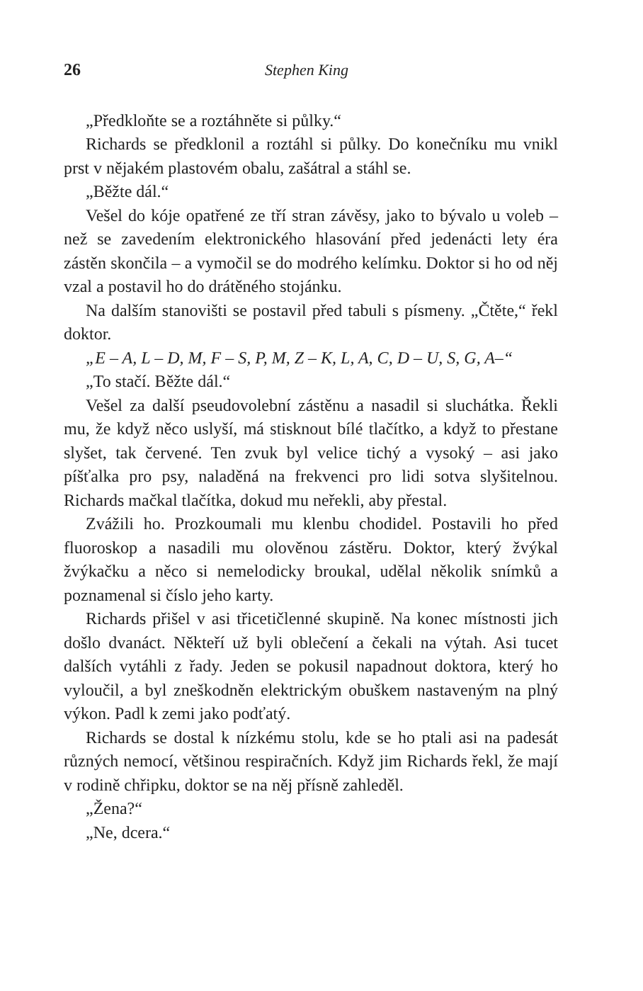26 Stephen King
„Předkloňte se a roztáhněte si půlky.“
Richards se předklonil a roztáhl si půlky. Do konečníku mu vnikl prst v nějakém plastovém obalu, zašátral a stáhl se.
„Běžte dál.“
Vešel do kóje opatřené ze tří stran závěsy, jako to bývalo u voleb – než se zavedením elektronického hlasování před jedenácti lety éra zástěn skončila – a vymočil se do modrého kelímku. Doktor si ho od něj vzal a postavil ho do drátěného stojánku.
Na dalším stanovišti se postavil před tabuli s písmeny. „Čtěte,“ řekl doktor.
„E – A, L – D, M, F – S, P, M, Z – K, L, A, C, D – U, S, G, A–“
„To stačí. Běžte dál.“
Vešel za další pseudovolební zástěnu a nasadil si sluchátka. Řekli mu, že když něco uslyší, má stisknout bílé tlačítko, a když to přestane slyšet, tak červené. Ten zvuk byl velice tichý a vysoký – asi jako píšťalka pro psy, naladěná na frekvenci pro lidi sotva slyšitelnou. Richards mačkal tlačítka, dokud mu neřekli, aby přestal.
Zvážili ho. Prozkoumali mu klenbu chodidel. Postavili ho před fluoroskop a nasadili mu olověnou zástěru. Doktor, který žvýkal žvýkačku a něco si nemelodicky broukal, udělal několik snímků a poznamenal si číslo jeho karty.
Richards přišel v asi třicetičlenné skupině. Na konec místnosti jich došlo dvanáct. Někteří už byli oblečení a čekali na výtah. Asi tucet dalších vytáhli z řady. Jeden se pokusil napadnout doktora, který ho vyloučil, a byl zneškodněn elektrickým obuškem nastaveným na plný výkon. Padl k zemi jako podťatý.
Richards se dostal k nízkému stolu, kde se ho ptali asi na padesát různých nemocí, většinou respiračních. Když jim Richards řekl, že mají v rodině chřipku, doktor se na něj přísně zahleděl.
„Žena?“
„Ne, dcera.“